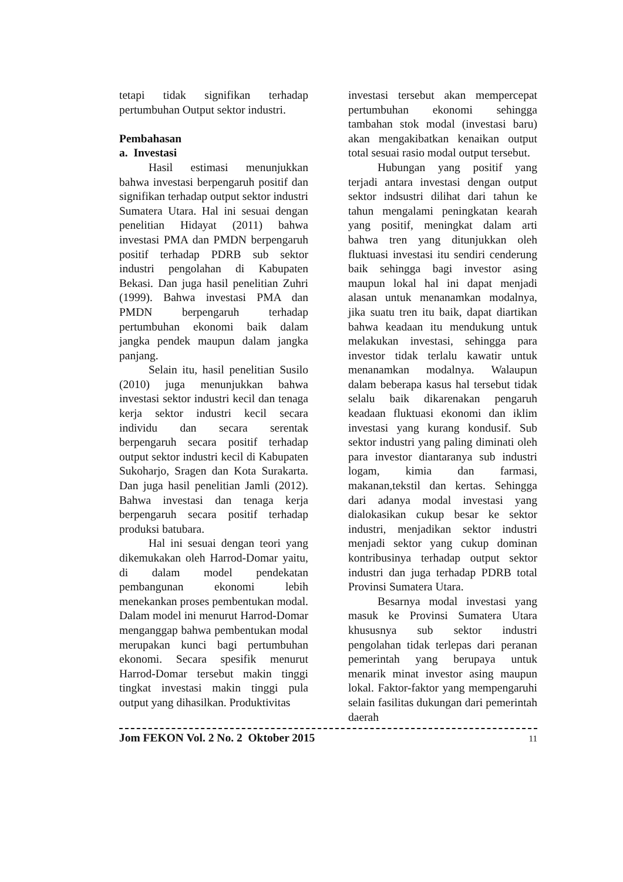tetapi tidak signifikan terhadap pertumbuhan Output sektor industri.
Pembahasan
a. Investasi
Hasil estimasi menunjukkan bahwa investasi berpengaruh positif dan signifikan terhadap output sektor industri Sumatera Utara. Hal ini sesuai dengan penelitian Hidayat (2011) bahwa investasi PMA dan PMDN berpengaruh positif terhadap PDRB sub sektor industri pengolahan di Kabupaten Bekasi. Dan juga hasil penelitian Zuhri (1999). Bahwa investasi PMA dan PMDN berpengaruh terhadap pertumbuhan ekonomi baik dalam jangka pendek maupun dalam jangka panjang.
Selain itu, hasil penelitian Susilo (2010) juga menunjukkan bahwa investasi sektor industri kecil dan tenaga kerja sektor industri kecil secara individu dan secara serentak berpengaruh secara positif terhadap output sektor industri kecil di Kabupaten Sukoharjo, Sragen dan Kota Surakarta. Dan juga hasil penelitian Jamli (2012). Bahwa investasi dan tenaga kerja berpengaruh secara positif terhadap produksi batubara.
Hal ini sesuai dengan teori yang dikemukakan oleh Harrod-Domar yaitu, di dalam model pendekatan pembangunan ekonomi lebih menekankan proses pembentukan modal. Dalam model ini menurut Harrod-Domar menganggap bahwa pembentukan modal merupakan kunci bagi pertumbuhan ekonomi. Secara spesifik menurut Harrod-Domar tersebut makin tinggi tingkat investasi makin tinggi pula output yang dihasilkan. Produktivitas
investasi tersebut akan mempercepat pertumbuhan ekonomi sehingga tambahan stok modal (investasi baru) akan mengakibatkan kenaikan output total sesuai rasio modal output tersebut.
Hubungan yang positif yang terjadi antara investasi dengan output sektor indsustri dilihat dari tahun ke tahun mengalami peningkatan kearah yang positif, meningkat dalam arti bahwa tren yang ditunjukkan oleh fluktuasi investasi itu sendiri cenderung baik sehingga bagi investor asing maupun lokal hal ini dapat menjadi alasan untuk menanamkan modalnya, jika suatu tren itu baik, dapat diartikan bahwa keadaan itu mendukung untuk melakukan investasi, sehingga para investor tidak terlalu kawatir untuk menanamkan modalnya. Walaupun dalam beberapa kasus hal tersebut tidak selalu baik dikarenakan pengaruh keadaan fluktuasi ekonomi dan iklim investasi yang kurang kondusif. Sub sektor industri yang paling diminati oleh para investor diantaranya sub industri logam, kimia dan farmasi, makanan,tekstil dan kertas. Sehingga dari adanya modal investasi yang dialokasikan cukup besar ke sektor industri, menjadikan sektor industri menjadi sektor yang cukup dominan kontribusinya terhadap output sektor industri dan juga terhadap PDRB total Provinsi Sumatera Utara.
Besarnya modal investasi yang masuk ke Provinsi Sumatera Utara khususnya sub sektor industri pengolahan tidak terlepas dari peranan pemerintah yang berupaya untuk menarik minat investor asing maupun lokal. Faktor-faktor yang mempengaruhi selain fasilitas dukungan dari pemerintah daerah
Jom FEKON Vol. 2 No. 2 Oktober 2015 11